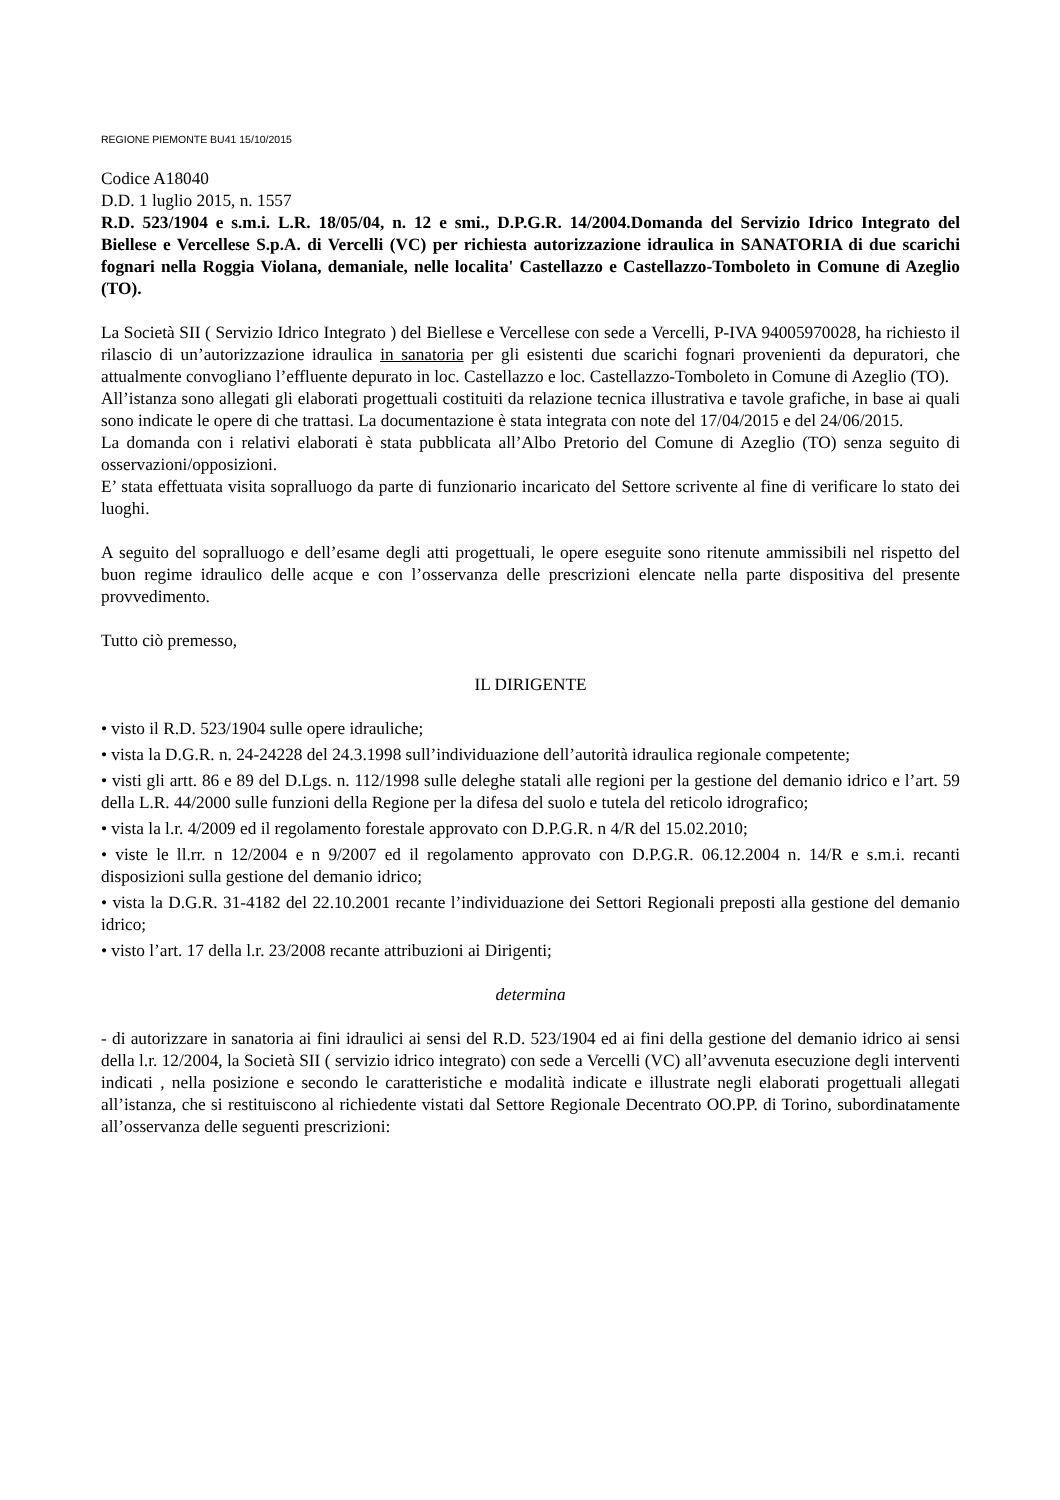REGIONE PIEMONTE BU41 15/10/2015
Codice A18040
D.D. 1 luglio 2015, n. 1557
R.D. 523/1904 e s.m.i. L.R. 18/05/04, n. 12 e smi., D.P.G.R. 14/2004.Domanda del Servizio Idrico Integrato del Biellese e Vercellese S.p.A. di Vercelli (VC) per richiesta autorizzazione idraulica in SANATORIA di due scarichi fognari nella Roggia Violana, demaniale, nelle localita' Castellazzo e Castellazzo-Tomboleto in Comune di Azeglio (TO).
La Società SII ( Servizio Idrico Integrato ) del Biellese e Vercellese con sede a Vercelli, P-IVA 94005970028, ha richiesto il rilascio di un’autorizzazione idraulica in sanatoria per gli esistenti due scarichi fognari provenienti da depuratori, che attualmente convogliano l’effluente depurato in loc. Castellazzo e loc. Castellazzo-Tomboleto in Comune di Azeglio (TO).
All’istanza sono allegati gli elaborati progettuali costituiti da relazione tecnica illustrativa e tavole grafiche, in base ai quali sono indicate le opere di che trattasi. La documentazione è stata integrata con note del 17/04/2015 e del 24/06/2015.
La domanda con i relativi elaborati è stata pubblicata all’Albo Pretorio del Comune di Azeglio (TO) senza seguito di osservazioni/opposizioni.
E’ stata effettuata visita sopralluogo da parte di funzionario incaricato del Settore scrivente al fine di verificare lo stato dei luoghi.
A seguito del sopralluogo e dell’esame degli atti progettuali, le opere eseguite sono ritenute ammissibili nel rispetto del buon regime idraulico delle acque e con l’osservanza delle prescrizioni elencate nella parte dispositiva del presente provvedimento.
Tutto ciò premesso,
IL DIRIGENTE
• visto il R.D. 523/1904 sulle opere idrauliche;
• vista la D.G.R. n. 24-24228 del 24.3.1998 sull’individuazione dell’autorità idraulica regionale competente;
• visti gli artt. 86 e 89 del D.Lgs. n. 112/1998 sulle deleghe statali alle regioni per la gestione del demanio idrico e l’art. 59 della L.R. 44/2000 sulle funzioni della Regione per la difesa del suolo e tutela del reticolo idrografico;
• vista la l.r. 4/2009 ed il regolamento forestale approvato con D.P.G.R. n 4/R del 15.02.2010;
• viste le ll.rr. n 12/2004 e n 9/2007 ed il regolamento approvato con D.P.G.R. 06.12.2004 n. 14/R e s.m.i. recanti disposizioni sulla gestione del demanio idrico;
• vista la D.G.R. 31-4182 del 22.10.2001 recante l’individuazione dei Settori Regionali preposti alla gestione del demanio idrico;
• visto l’art. 17 della l.r. 23/2008 recante attribuzioni ai Dirigenti;
determina
- di autorizzare in sanatoria ai fini idraulici ai sensi del R.D. 523/1904 ed ai fini della gestione del demanio idrico ai sensi della l.r. 12/2004, la Società SII ( servizio idrico integrato) con sede a Vercelli (VC) all’avvenuta esecuzione degli interventi indicati , nella posizione e secondo le caratteristiche e modalità indicate e illustrate negli elaborati progettuali allegati all’istanza, che si restituiscono al richiedente vistati dal Settore Regionale Decentrato OO.PP. di Torino, subordinatamente all’osservanza delle seguenti prescrizioni: